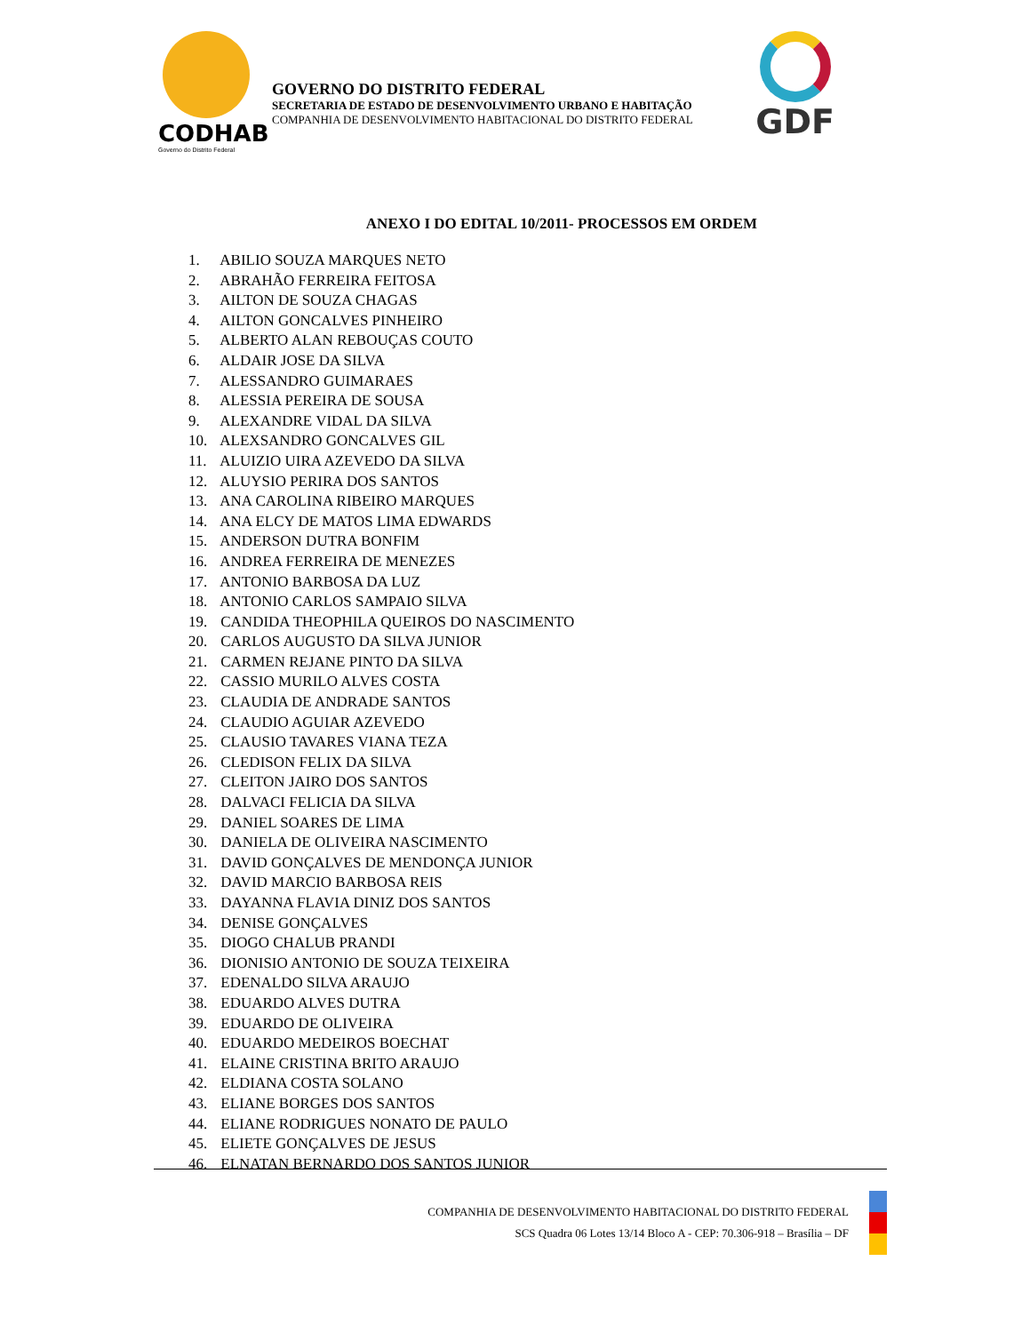CODHAB
Governo do Distrito Federal
GOVERNO DO DISTRITO FEDERAL
SECRETARIA DE ESTADO DE DESENVOLVIMENTO URBANO E HABITAÇÃO
COMPANHIA DE DESENVOLVIMENTO HABITACIONAL DO DISTRITO FEDERAL
GDF
ANEXO I DO EDITAL 10/2011- PROCESSOS EM ORDEM
1. ABILIO SOUZA MARQUES NETO
2. ABRAHÃO FERREIRA FEITOSA
3. AILTON DE SOUZA CHAGAS
4. AILTON GONCALVES PINHEIRO
5. ALBERTO ALAN REBOUÇAS COUTO
6. ALDAIR JOSE DA SILVA
7. ALESSANDRO GUIMARAES
8. ALESSIA PEREIRA DE SOUSA
9. ALEXANDRE VIDAL DA SILVA
10. ALEXSANDRO GONCALVES GIL
11. ALUIZIO UIRA AZEVEDO DA SILVA
12. ALUYSIO PERIRA DOS SANTOS
13. ANA CAROLINA RIBEIRO MARQUES
14. ANA ELCY DE MATOS LIMA EDWARDS
15. ANDERSON DUTRA BONFIM
16. ANDREA FERREIRA DE MENEZES
17. ANTONIO BARBOSA DA LUZ
18. ANTONIO CARLOS SAMPAIO SILVA
19. CANDIDA THEOPHILA QUEIROS DO NASCIMENTO
20. CARLOS AUGUSTO DA SILVA JUNIOR
21. CARMEN REJANE PINTO DA SILVA
22. CASSIO MURILO ALVES COSTA
23. CLAUDIA DE ANDRADE SANTOS
24. CLAUDIO AGUIAR AZEVEDO
25. CLAUSIO TAVARES VIANA TEZA
26. CLEDISON FELIX DA SILVA
27. CLEITON JAIRO DOS SANTOS
28. DALVACI FELICIA DA SILVA
29. DANIEL SOARES DE LIMA
30. DANIELA DE OLIVEIRA NASCIMENTO
31. DAVID GONÇALVES DE MENDONÇA JUNIOR
32. DAVID MARCIO BARBOSA REIS
33. DAYANNA FLAVIA DINIZ DOS SANTOS
34. DENISE GONÇALVES
35. DIOGO CHALUB PRANDI
36. DIONISIO ANTONIO DE SOUZA TEIXEIRA
37. EDENALDO SILVA ARAUJO
38. EDUARDO ALVES DUTRA
39. EDUARDO DE OLIVEIRA
40. EDUARDO MEDEIROS BOECHAT
41. ELAINE CRISTINA BRITO ARAUJO
42. ELDIANA COSTA SOLANO
43. ELIANE BORGES DOS SANTOS
44. ELIANE RODRIGUES NONATO DE PAULO
45. ELIETE GONÇALVES DE JESUS
46. ELNATAN BERNARDO DOS SANTOS JUNIOR
COMPANHIA DE DESENVOLVIMENTO HABITACIONAL DO DISTRITO FEDERAL
SCS Quadra 06 Lotes 13/14 Bloco A - CEP: 70.306-918 – Brasília – DF